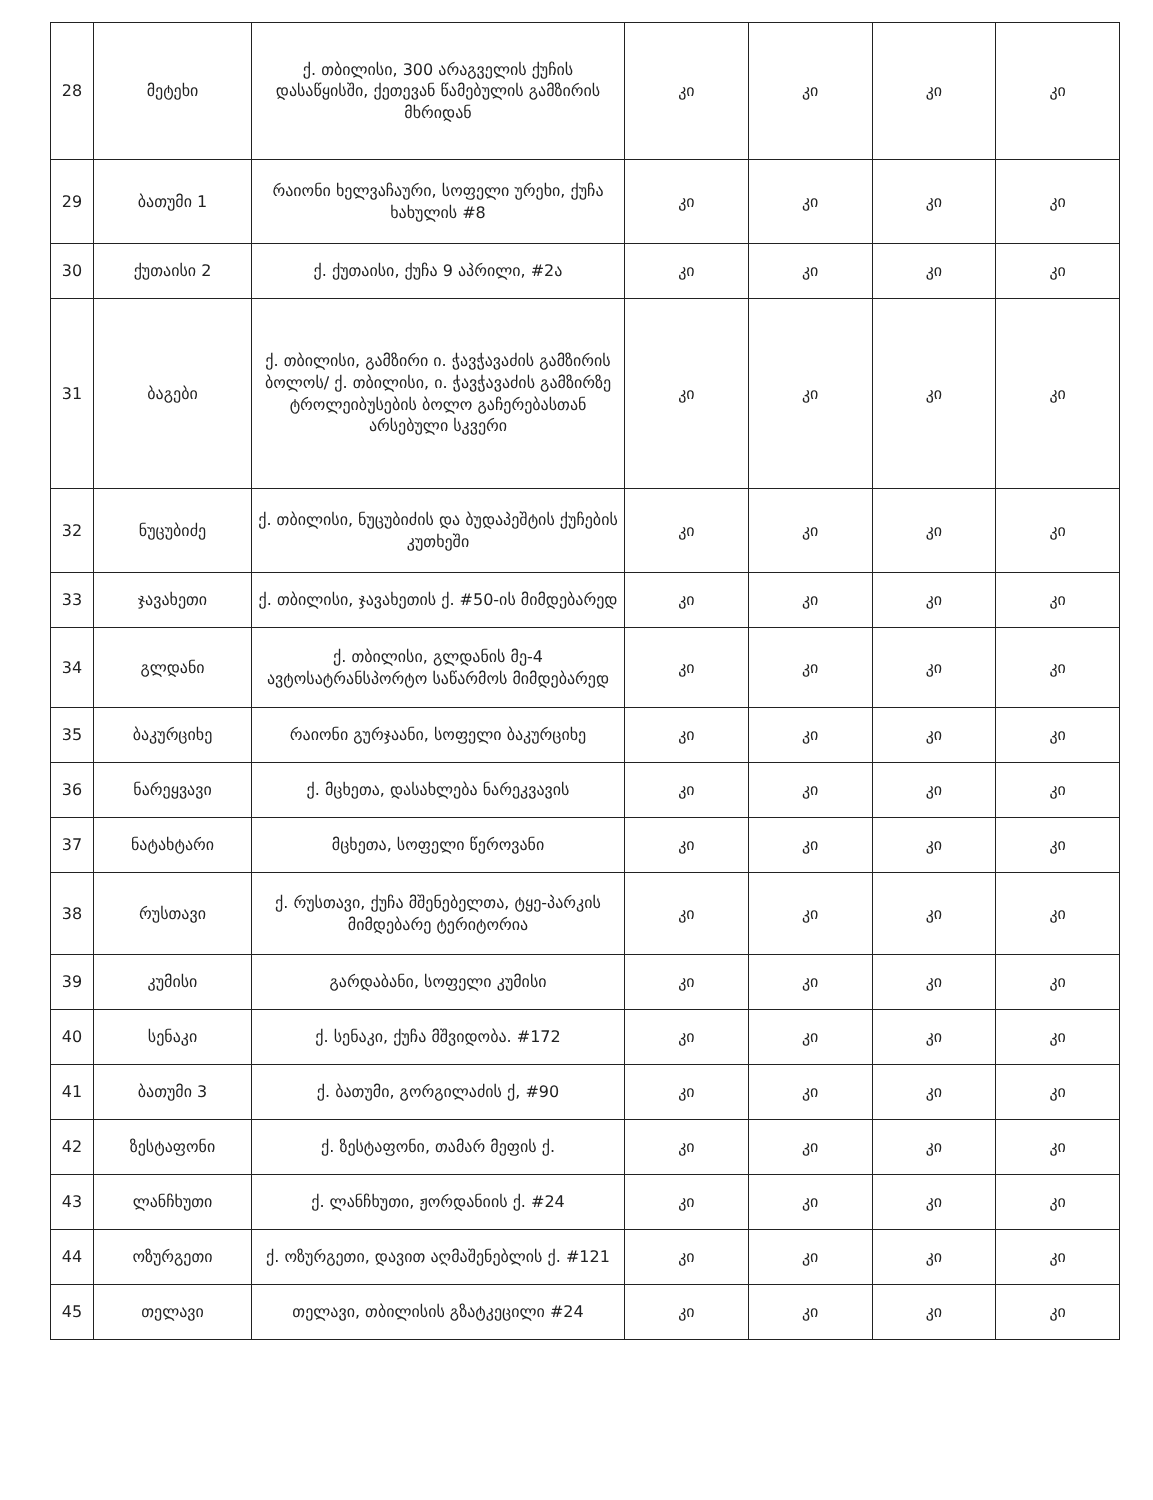| 28 | მეტეხი | ქ. თბილისი, 300 არაგველის ქუჩის დასაწყისში, ქეთევან წამებულის გამზირის მხრიდან | კი | კი | კი | კი |
| 29 | ბათუმი 1 | რაიონი ხელვაჩაური, სოფელი ურეხი, ქუჩა ხახულის #8 | კი | კი | კი | კი |
| 30 | ქუთაისი 2 | ქ. ქუთაისი, ქუჩა 9 აპრილი, #2ა | კი | კი | კი | კი |
| 31 | ბაგები | ქ. თბილისი, გამზირი ი. ჭავჭავაძის გამზირის ბოლოს/ ქ. თბილისი, ი. ჭავჭავაძის გამზირზე ტროლეიბუსების ბოლო გაჩერებასთან არსებული სკვერი | კი | კი | კი | კი |
| 32 | ნუცუბიძე | ქ. თბილისი, ნუცუბიძის და ბუდაპეშტის ქუჩების კუთხეში | კი | კი | კი | კი |
| 33 | ჯავახეთი | ქ. თბილისი, ჯავახეთის ქ. #50-ის მიმდებარედ | კი | კი | კი | კი |
| 34 | გლდანი | ქ. თბილისი, გლდანის მე-4 ავტოსატრანსპორტო საწარმოს მიმდებარედ | კი | კი | კი | კი |
| 35 | ბაკურციხე | რაიონი გურჯაანი, სოფელი ბაკურციხე | კი | კი | კი | კი |
| 36 | ნარეყვავი | ქ. მცხეთა, დასახლება ნარეკვავის | კი | კი | კი | კი |
| 37 | ნატახტარი | მცხეთა, სოფელი წეროვანი | კი | კი | კი | კი |
| 38 | რუსთავი | ქ. რუსთავი, ქუჩა მშენებელთა, ტყე-პარკის მიმდებარე ტერიტორია | კი | კი | კი | კი |
| 39 | კუმისი | გარდაბანი, სოფელი კუმისი | კი | კი | კი | კი |
| 40 | სენაკი | ქ. სენაკი, ქუჩა მშვიდობა. #172 | კი | კი | კი | კი |
| 41 | ბათუმი 3 | ქ. ბათუმი, გორგილაძის ქ, #90 | კი | კი | კი | კი |
| 42 | ზესტაფონი | ქ. ზესტაფონი, თამარ მეფის ქ. | კი | კი | კი | კი |
| 43 | ლანჩხუთი | ქ. ლანჩხუთი, ჟორდანიის ქ. #24 | კი | კი | კი | კი |
| 44 | ოზურგეთი | ქ. ოზურგეთი, დავით აღმაშენებლის ქ. #121 | კი | კი | კი | კი |
| 45 | თელავი | თელავი, თბილისის გზატკეცილი #24 | კი | კი | კი | კი |